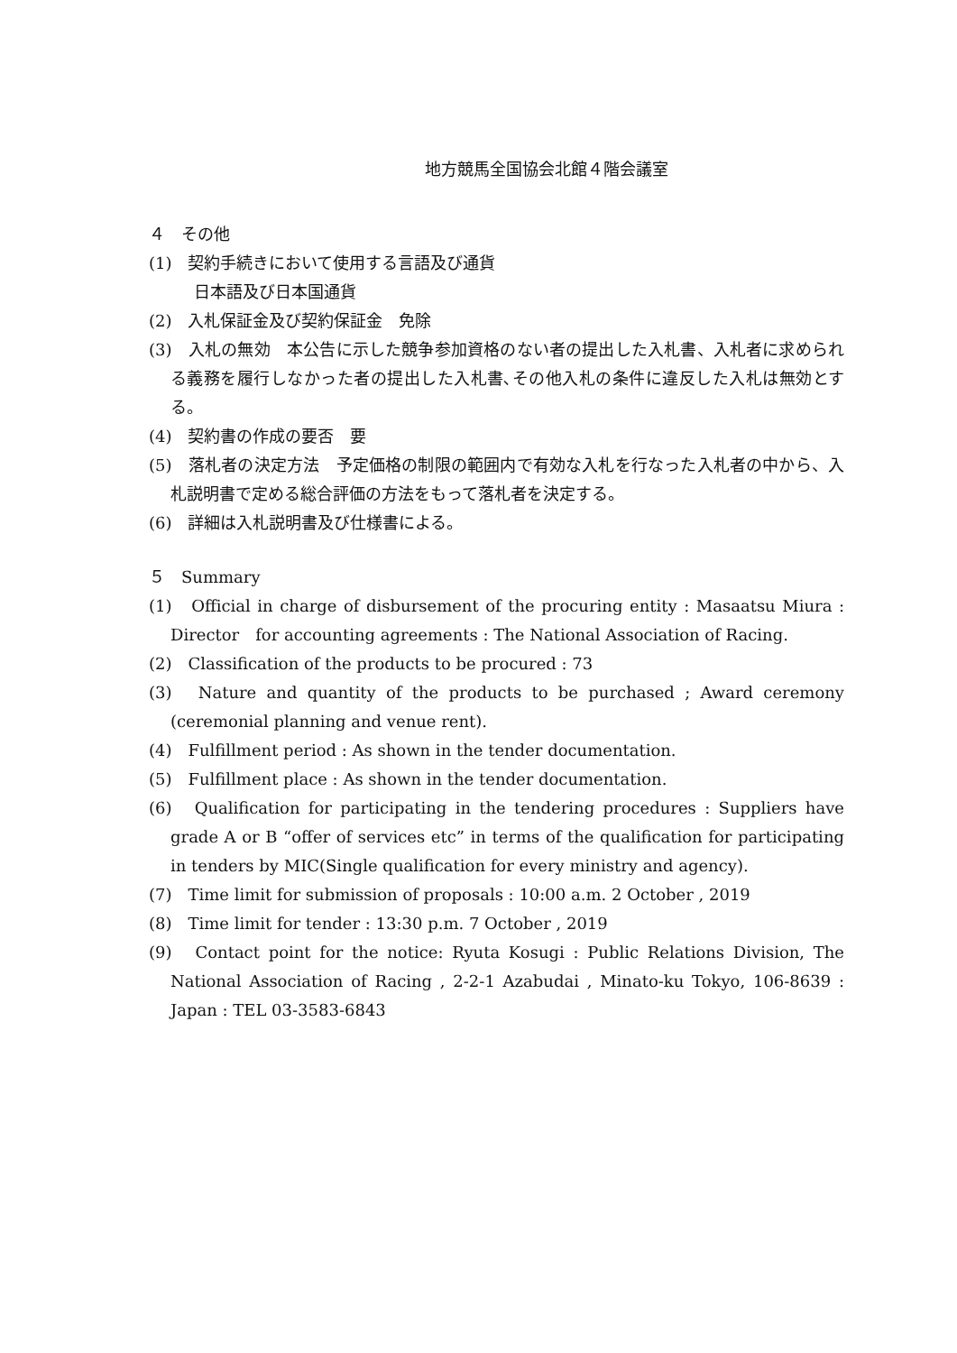地方競馬全国協会北館４階会議室
４　その他
(1)　契約手続きにおいて使用する言語及び通貨
日本語及び日本国通貨
(2)　入札保証金及び契約保証金　免除
(3)　入札の無効　本公告に示した競争参加資格のない者の提出した入札書、入札者に求められる義務を履行しなかった者の提出した入札書､その他入札の条件に違反した入札は無効とする。
(4)　契約書の作成の要否　要
(5)　落札者の決定方法　予定価格の制限の範囲内で有効な入札を行なった入札者の中から、入札説明書で定める総合評価の方法をもって落札者を決定する。
(6)　詳細は入札説明書及び仕様書による。
５　Summary
(1)　Official in charge of disbursement of the procuring entity : Masaatsu Miura : Director　for accounting agreements : The National Association of Racing.
(2)　Classification of the products to be procured : 73
(3)　Nature and quantity of the products to be purchased ; Award ceremony (ceremonial planning and venue rent).
(4)　Fulfillment period : As shown in the tender documentation.
(5)　Fulfillment place : As shown in the tender documentation.
(6)　Qualification for participating in the tendering procedures : Suppliers have grade A or B “offer of services etc” in terms of the qualification for participating in tenders by MIC(Single qualification for every ministry and agency).
(7)　Time limit for submission of proposals : 10:00 a.m. 2 October , 2019
(8)　Time limit for tender : 13:30 p.m. 7 October , 2019
(9)　Contact point for the notice: Ryuta Kosugi : Public Relations Division, The National Association of Racing , 2-2-1 Azabudai , Minato-ku Tokyo, 106-8639 : Japan : TEL 03-3583-6843